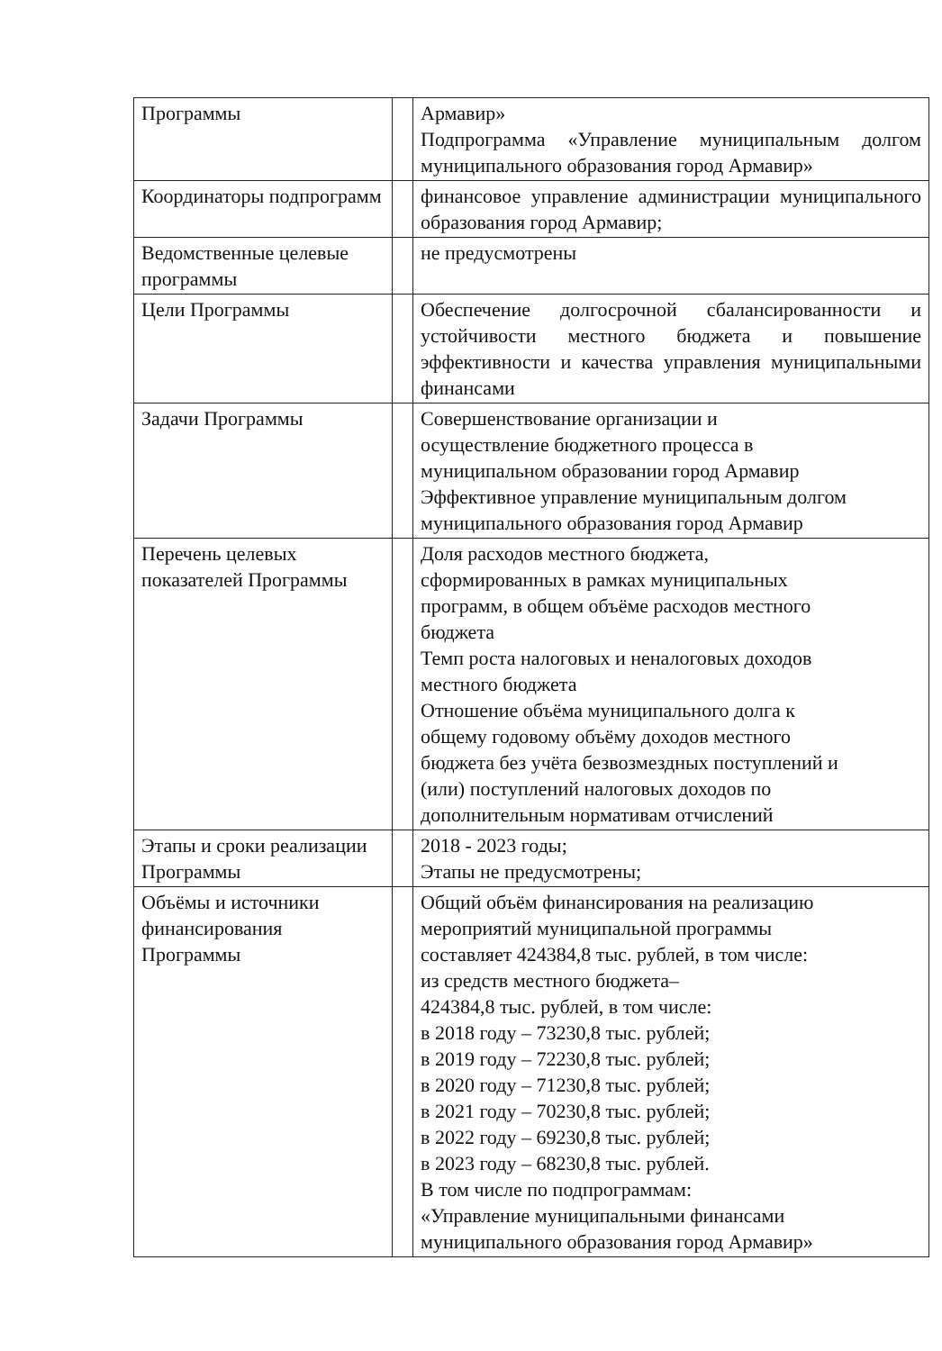| Программы | | Армавир» Подпрограмма «Управление муниципальным долгом муниципального образования город Армавир» |
| Координаторы подпрограмм | | финансовое управление администрации муниципального образования город Армавир; |
| Ведомственные целевые программы | | не предусмотрены |
| Цели Программы | | Обеспечение долгосрочной сбалансированности и устойчивости местного бюджета и повышение эффективности и качества управления муниципальными финансами |
| Задачи Программы | | Совершенствование организации и осуществление бюджетного процесса в муниципальном образовании город Армавир Эффективное управление муниципальным долгом муниципального образования город Армавир |
| Перечень целевых показателей Программы | | Доля расходов местного бюджета, сформированных в рамках муниципальных программ, в общем объёме расходов местного бюджета Темп роста налоговых и неналоговых доходов местного бюджета Отношение объёма муниципального долга к общему годовому объёму доходов местного бюджета без учёта безвозмездных поступлений и (или) поступлений налоговых доходов по дополнительным нормативам отчислений |
| Этапы и сроки реализации Программы | | 2018 - 2023 годы; Этапы не предусмотрены; |
| Объёмы и источники финансирования Программы | | Общий объём финансирования на реализацию мероприятий муниципальной программы составляет 424384,8 тыс. рублей, в том числе: из средств местного бюджета– 424384,8 тыс. рублей, в том числе: в 2018 году – 73230,8 тыс. рублей; в 2019 году – 72230,8 тыс. рублей; в 2020 году – 71230,8 тыс. рублей; в 2021 году – 70230,8 тыс. рублей; в 2022 году – 69230,8 тыс. рублей; в 2023 году – 68230,8 тыс. рублей. В том числе по подпрограммам: «Управление муниципальными финансами муниципального образования город Армавир» |